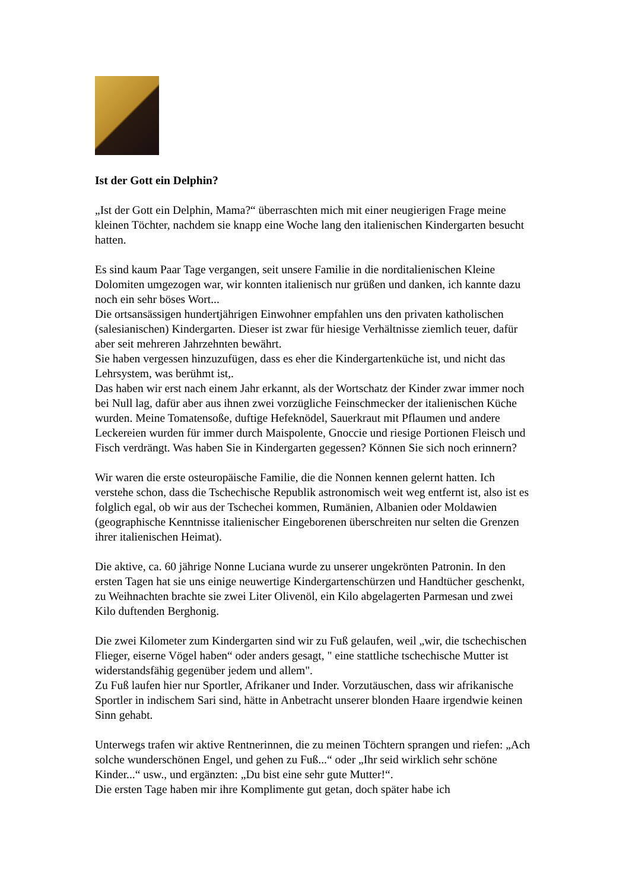Ist der Gott ein Delphin?
„Ist der Gott ein Delphin, Mama?“ überraschten mich mit einer neugierigen Frage meine kleinen Töchter, nachdem sie knapp eine Woche lang den italienischen Kindergarten besucht hatten.
Es sind kaum Paar Tage vergangen, seit unsere Familie in die norditalienischen Kleine Dolomiten umgezogen war, wir konnten italienisch nur grüßen und danken, ich kannte dazu noch ein sehr böses Wort...
Die ortsansässigen hundertjährigen Einwohner empfahlen uns den privaten katholischen (salesianischen) Kindergarten. Dieser ist zwar für hiesige Verhältnisse ziemlich teuer, dafür aber seit mehreren Jahrzehnten bewährt.
Sie haben vergessen hinzuzufügen, dass es eher die Kindergartenküche ist, und nicht das Lehrsystem, was berühmt ist,.
Das haben wir erst nach einem Jahr erkannt, als der Wortschatz der Kinder zwar immer noch bei Null lag, dafür aber aus ihnen zwei vorzügliche Feinschmecker der italienischen Küche wurden. Meine Tomatensoße, duftige Hefeknödel, Sauerkraut mit Pflaumen und andere Leckereien wurden für immer durch Maispolente, Gnoccie und riesige Portionen Fleisch und Fisch verdrängt. Was haben Sie in Kindergarten gegessen? Können Sie sich noch erinnern?
Wir waren die erste osteuropäische Familie, die die Nonnen kennen gelernt hatten. Ich verstehe schon, dass die Tschechische Republik astronomisch weit weg entfernt ist, also ist es folglich egal, ob wir aus der Tschechei kommen, Rumänien, Albanien oder Moldawien (geographische Kenntnisse italienischer Eingeborenen überschreiten nur selten die Grenzen ihrer italienischen Heimat).
Die aktive, ca. 60 jährige Nonne Luciana wurde zu unserer ungekrönten Patronin. In den ersten Tagen hat sie uns einige neuwertige Kindergartenschürzen und Handtücher geschenkt, zu Weihnachten brachte sie zwei Liter Olivenöl, ein Kilo abgelagerten Parmesan und zwei Kilo duftenden Berghonig.
Die zwei Kilometer zum Kindergarten sind wir zu Fuß gelaufen, weil „wir, die tschechischen Flieger, eiserne Vögel haben“ oder anders gesagt, " eine stattliche tschechische Mutter ist widerstandsfähig gegenüber jedem und allem".
Zu Fuß laufen hier nur Sportler, Afrikaner und Inder. Vorzutäuschen, dass wir afrikanische Sportler in indischem Sari sind, hätte in Anbetracht unserer blonden Haare irgendwie keinen Sinn gehabt.
Unterwegs trafen wir aktive Rentnerinnen, die zu meinen Töchtern sprangen und riefen: „Ach solche wunderschönen Engel, und gehen zu Fuß...“ oder „Ihr seid wirklich sehr schöne Kinder...“ usw., und ergänzten: „Du bist eine sehr gute Mutter!“.
Die ersten Tage haben mir ihre Komplimente gut getan, doch später habe ich